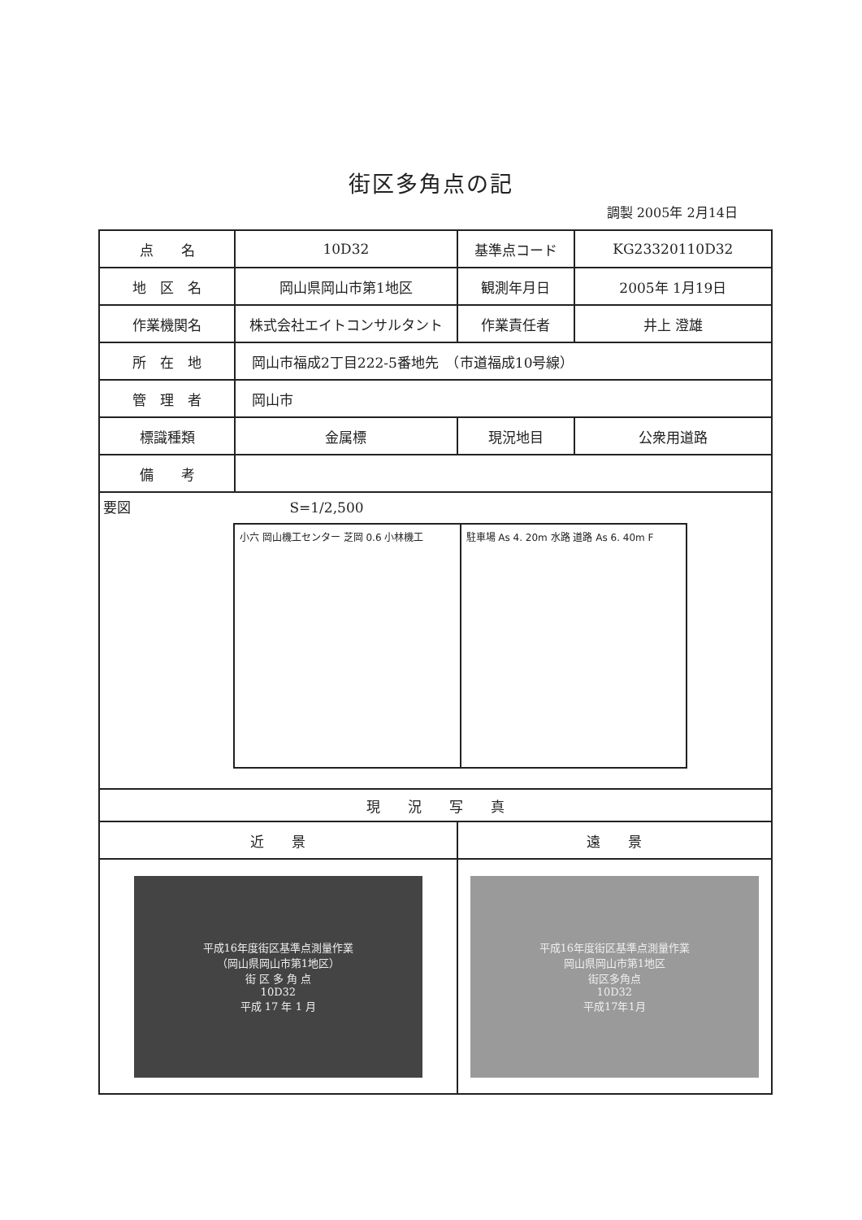街区多角点の記
調製 2005年 2月14日
| 点 名 | 10D32 | 基準点コード | KG23320110D32 |
| 地 区 名 | 岡山県岡山市第1地区 | 観測年月日 | 2005年 1月19日 |
| 作業機関名 | 株式会社エイトコンサルタント | 作業責任者 | 井上 澄雄 |
| 所 在 地 | 岡山市福成2丁目222-5番地先 （市道福成10号線） | | |
| 管 理 者 | 岡山市 | | |
| 標識種類 | 金属標 | 現況地目 | 公衆用道路 |
| 備 考 | | | |
| 要図 S=1/2,500 小六 岡山機工センター 芝岡 0.6 小林機工 駐車場 As 4. 20m 水路 道路 As 6. 40m F | | | |
| 現 況 写 真 | | | |
| 近 景 | | 遠 景 | |
| 平成16年度街区基準点測量作業 （岡山県岡山市第1地区） 街 区 多 角 点 10D32 平成 17 年 1 月 | | 平成16年度街区基準点測量作業 岡山県岡山市第1地区 街区多角点 10D32 平成17年1月 | |